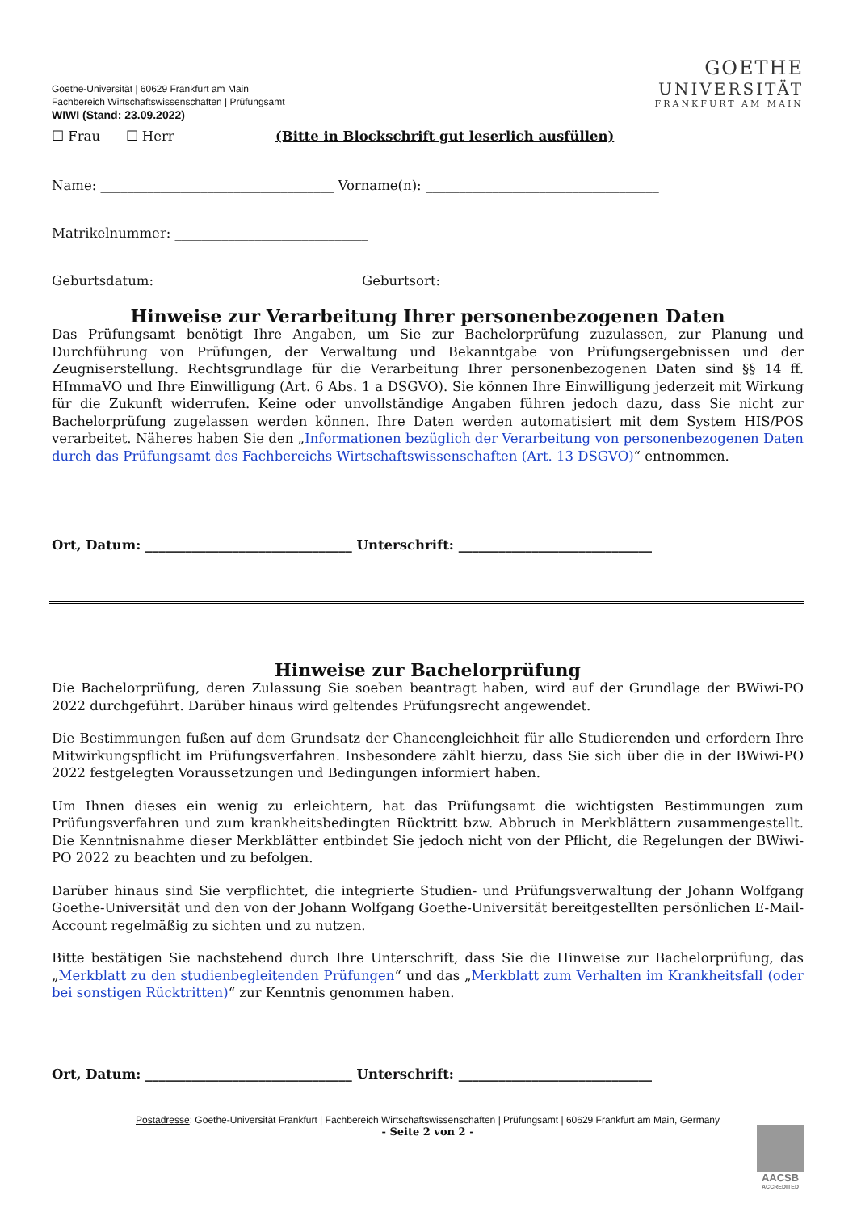Goethe-Universität | 60629 Frankfurt am Main
Fachbereich Wirtschaftswissenschaften | Prüfungsamt
WIWI (Stand: 23.09.2022)
GOETHE
UNIVERSITÄT
FRANKFURT AM MAIN
☐ Frau ☐ Herr (Bitte in Blockschrift gut leserlich ausfüllen)
Name: ___________________________________ Vorname(n): ___________________________________
Matrikelnummer: _____________________________
Geburtsdatum: ______________________________ Geburtsort: __________________________________
Hinweise zur Verarbeitung Ihrer personenbezogenen Daten
Das Prüfungsamt benötigt Ihre Angaben, um Sie zur Bachelorprüfung zuzulassen, zur Planung und Durchführung von Prüfungen, der Verwaltung und Bekanntgabe von Prüfungsergebnissen und der Zeugniserstellung. Rechtsgrundlage für die Verarbeitung Ihrer personenbezogenen Daten sind §§ 14 ff. HImmaVO und Ihre Einwilligung (Art. 6 Abs. 1 a DSGVO). Sie können Ihre Einwilligung jederzeit mit Wirkung für die Zukunft widerrufen. Keine oder unvollständige Angaben führen jedoch dazu, dass Sie nicht zur Bachelorprüfung zugelassen werden können. Ihre Daten werden automatisiert mit dem System HIS/POS verarbeitet. Näheres haben Sie den „Informationen bezüglich der Verarbeitung von personenbezogenen Daten durch das Prüfungsamt des Fachbereichs Wirtschaftswissenschaften (Art. 13 DSGVO)“ entnommen.
Ort, Datum: _______________________________ Unterschrift: _____________________________
Hinweise zur Bachelorprüfung
Die Bachelorprüfung, deren Zulassung Sie soeben beantragt haben, wird auf der Grundlage der BWiwi-PO 2022 durchgeführt. Darüber hinaus wird geltendes Prüfungsrecht angewendet.
Die Bestimmungen fußen auf dem Grundsatz der Chancengleichheit für alle Studierenden und erfordern Ihre Mitwirkungspflicht im Prüfungsverfahren. Insbesondere zählt hierzu, dass Sie sich über die in der BWiwi-PO 2022 festgelegten Voraussetzungen und Bedingungen informiert haben.
Um Ihnen dieses ein wenig zu erleichtern, hat das Prüfungsamt die wichtigsten Bestimmungen zum Prüfungsverfahren und zum krankheitsbedingten Rücktritt bzw. Abbruch in Merkblättern zusammengestellt. Die Kenntnisnahme dieser Merkblätter entbindet Sie jedoch nicht von der Pflicht, die Regelungen der BWiwi-PO 2022 zu beachten und zu befolgen.
Darüber hinaus sind Sie verpflichtet, die integrierte Studien- und Prüfungsverwaltung der Johann Wolfgang Goethe-Universität und den von der Johann Wolfgang Goethe-Universität bereitgestellten persönlichen E-Mail-Account regelmäßig zu sichten und zu nutzen.
Bitte bestätigen Sie nachstehend durch Ihre Unterschrift, dass Sie die Hinweise zur Bachelorprüfung, das „Merkblatt zu den studienbegleitenden Prüfungen“ und das „Merkblatt zum Verhalten im Krankheitsfall (oder bei sonstigen Rücktritten)“ zur Kenntnis genommen haben.
Ort, Datum: _______________________________ Unterschrift: _____________________________
Postadresse: Goethe-Universität Frankfurt | Fachbereich Wirtschaftswissenschaften | Prüfungsamt | 60629 Frankfurt am Main, Germany
- Seite 2 von 2 -
AACSB
ACCREDITED